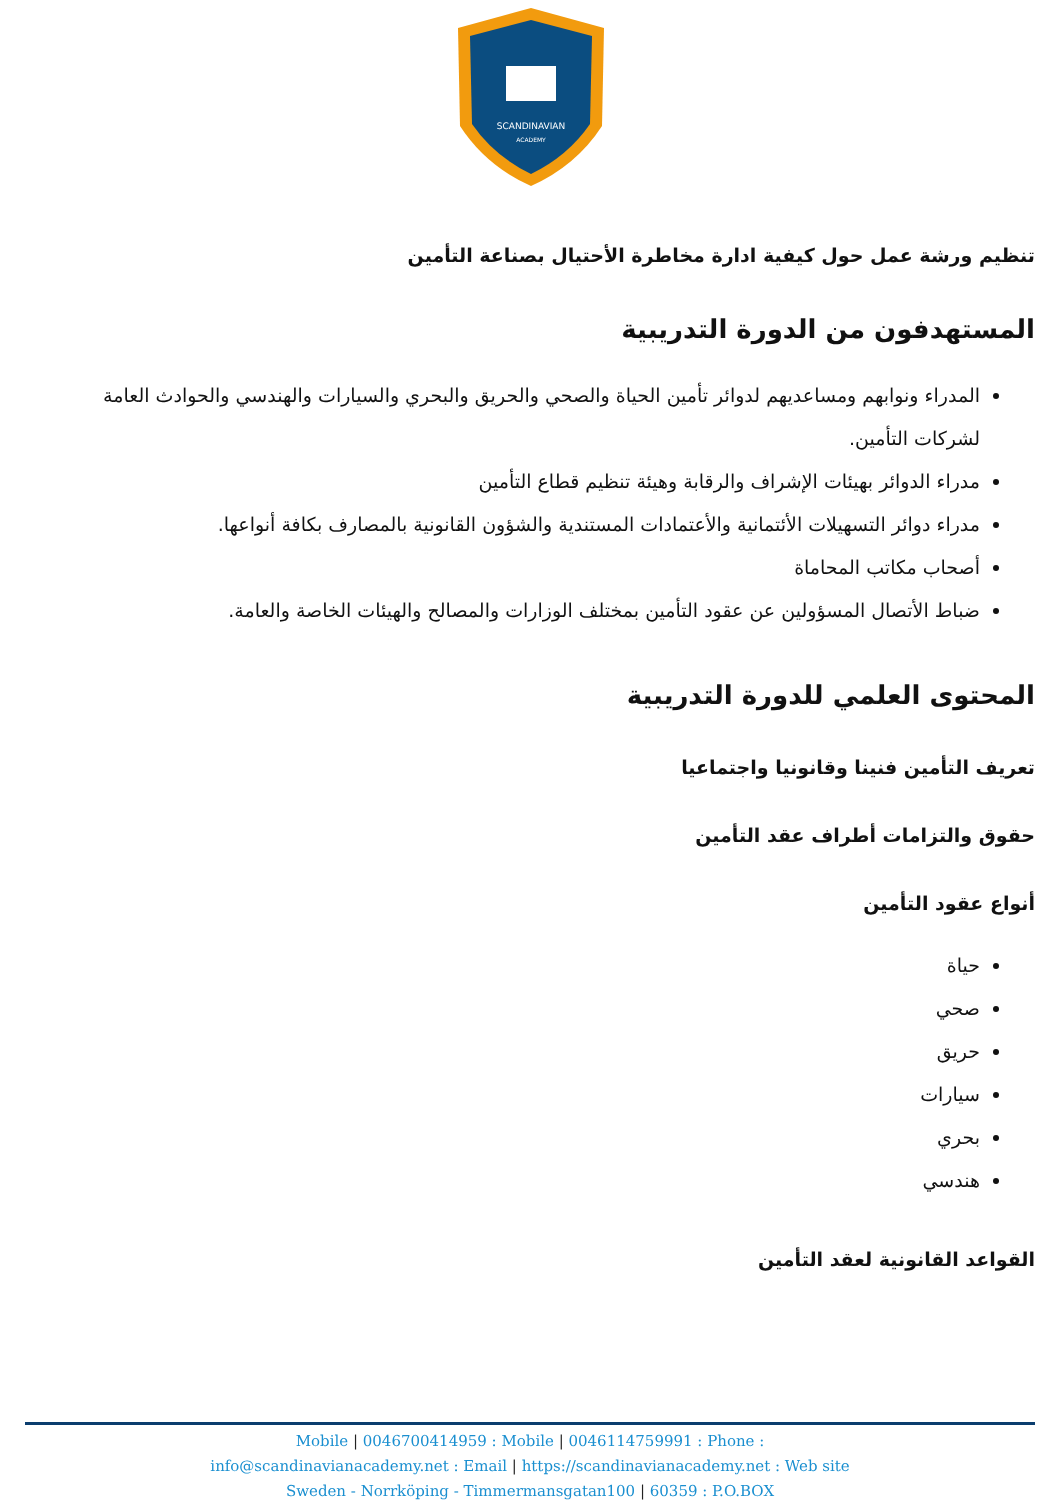SCANDINAVIAN
ACADEMY
تنظيم ورشة عمل حول كيفية ادارة مخاطرة الأحتيال بصناعة التأمين
المستهدفون من الدورة التدريبية
المدراء ونوابهم ومساعديهم لدوائر تأمين الحياة والصحي والحريق والبحري والسيارات والهندسي والحوادث العامة لشركات التأمين.
مدراء الدوائر بهيئات الإشراف والرقابة وهيئة تنظيم قطاع التأمين
مدراء دوائر التسهيلات الأئتمانية والأعتمادات المستندية والشؤون القانونية بالمصارف بكافة أنواعها.
أصحاب مكاتب المحاماة
ضباط الأتصال المسؤولين عن عقود التأمين بمختلف الوزارات والمصالح والهيئات الخاصة والعامة.
المحتوى العلمي للدورة التدريبية
تعريف التأمين فنينا وقانونيا واجتماعيا
حقوق والتزامات أطراف عقد التأمين
أنواع عقود التأمين
حياة
صحي
حريق
سيارات
بحري
هندسي
القواعد القانونية لعقد التأمين
Mobile | 0046700414959 : Mobile | 0046114759991 : Phone :
info@scandinavianacademy.net : Email | https://scandinavianacademy.net : Web site
Sweden - Norrköping - Timmermansgatan100 | 60359 : P.O.BOX